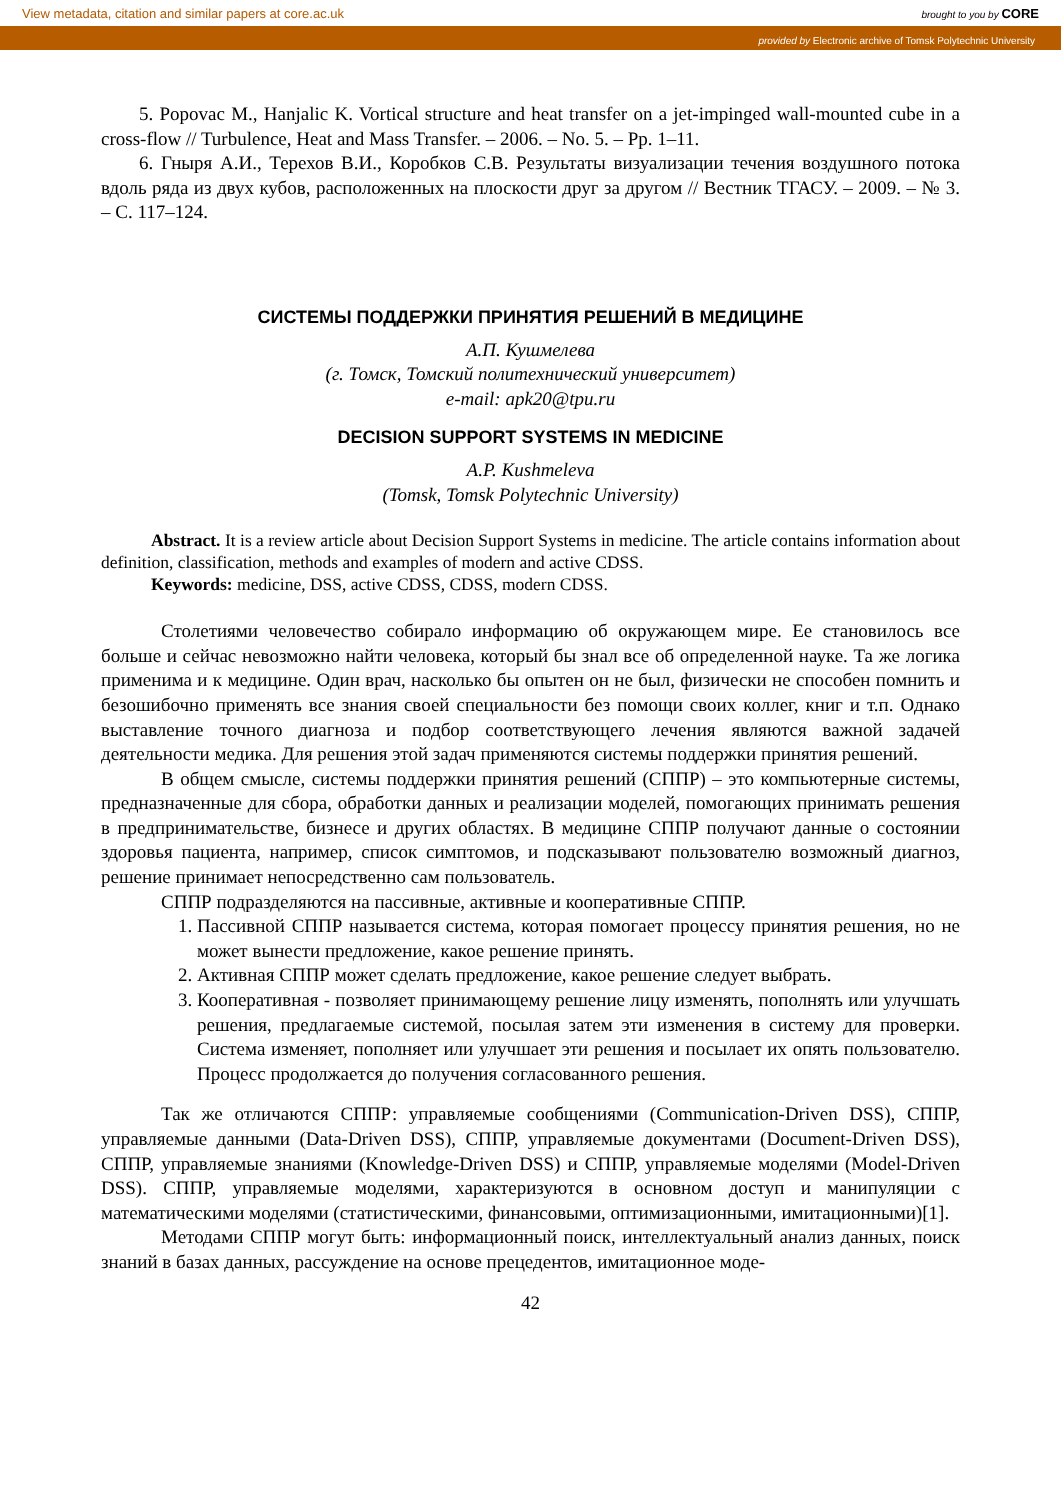View metadata, citation and similar papers at core.ac.uk brought to you by CORE
provided by Electronic archive of Tomsk Polytechnic University
5. Popovac M., Hanjalic K. Vortical structure and heat transfer on a jet-impinged wall-mounted cube in a cross-flow // Turbulence, Heat and Mass Transfer. – 2006. – No. 5. – Pp. 1–11.
6. Гныря А.И., Терехов В.И., Коробков С.В. Результаты визуализации течения воздушного потока вдоль ряда из двух кубов, расположенных на плоскости друг за другом // Вестник ТГАСУ. – 2009. – № 3. – С. 117–124.
СИСТЕМЫ ПОДДЕРЖКИ ПРИНЯТИЯ РЕШЕНИЙ В МЕДИЦИНЕ
А.П. Кушмелева
(г. Томск, Томский политехнический университет)
e-mail: apk20@tpu.ru
DECISION SUPPORT SYSTEMS IN MEDICINE
A.P. Kushmeleva
(Tomsk, Tomsk Polytechnic University)
Abstract. It is a review article about Decision Support Systems in medicine. The article contains information about definition, classification, methods and examples of modern and active CDSS.
Keywords: medicine, DSS, active CDSS, CDSS, modern CDSS.
Столетиями человечество собирало информацию об окружающем мире. Ее становилось все больше и сейчас невозможно найти человека, который бы знал все об определенной науке. Та же логика применима и к медицине. Один врач, насколько бы опытен он не был, физически не способен помнить и безошибочно применять все знания своей специальности без помощи своих коллег, книг и т.п. Однако выставление точного диагноза и подбор соответствующего лечения являются важной задачей деятельности медика. Для решения этой задач применяются системы поддержки принятия решений.
В общем смысле, системы поддержки принятия решений (СППР) – это компьютерные системы, предназначенные для сбора, обработки данных и реализации моделей, помогающих принимать решения в предпринимательстве, бизнесе и других областях. В медицине СППР получают данные о состоянии здоровья пациента, например, список симптомов, и подсказывают пользователю возможный диагноз, решение принимает непосредственно сам пользователь.
СППР подразделяются на пассивные, активные и кооперативные СППР.
1. Пассивной СППР называется система, которая помогает процессу принятия решения, но не может вынести предложение, какое решение принять.
2. Активная СППР может сделать предложение, какое решение следует выбрать.
3. Кооперативная - позволяет принимающему решение лицу изменять, пополнять или улучшать решения, предлагаемые системой, посылая затем эти изменения в систему для проверки. Система изменяет, пополняет или улучшает эти решения и посылает их опять пользователю. Процесс продолжается до получения согласованного решения.
Так же отличаются СППР: управляемые сообщениями (Communication-Driven DSS), СППР, управляемые данными (Data-Driven DSS), СППР, управляемые документами (Document-Driven DSS), СППР, управляемые знаниями (Knowledge-Driven DSS) и СППР, управляемые моделями (Model-Driven DSS). СППР, управляемые моделями, характеризуются в основном доступ и манипуляции с математическими моделями (статистическими, финансовыми, оптимизационными, имитационными)[1].
Методами СППР могут быть: информационный поиск, интеллектуальный анализ данных, поиск знаний в базах данных, рассуждение на основе прецедентов, имитационное моде-
42